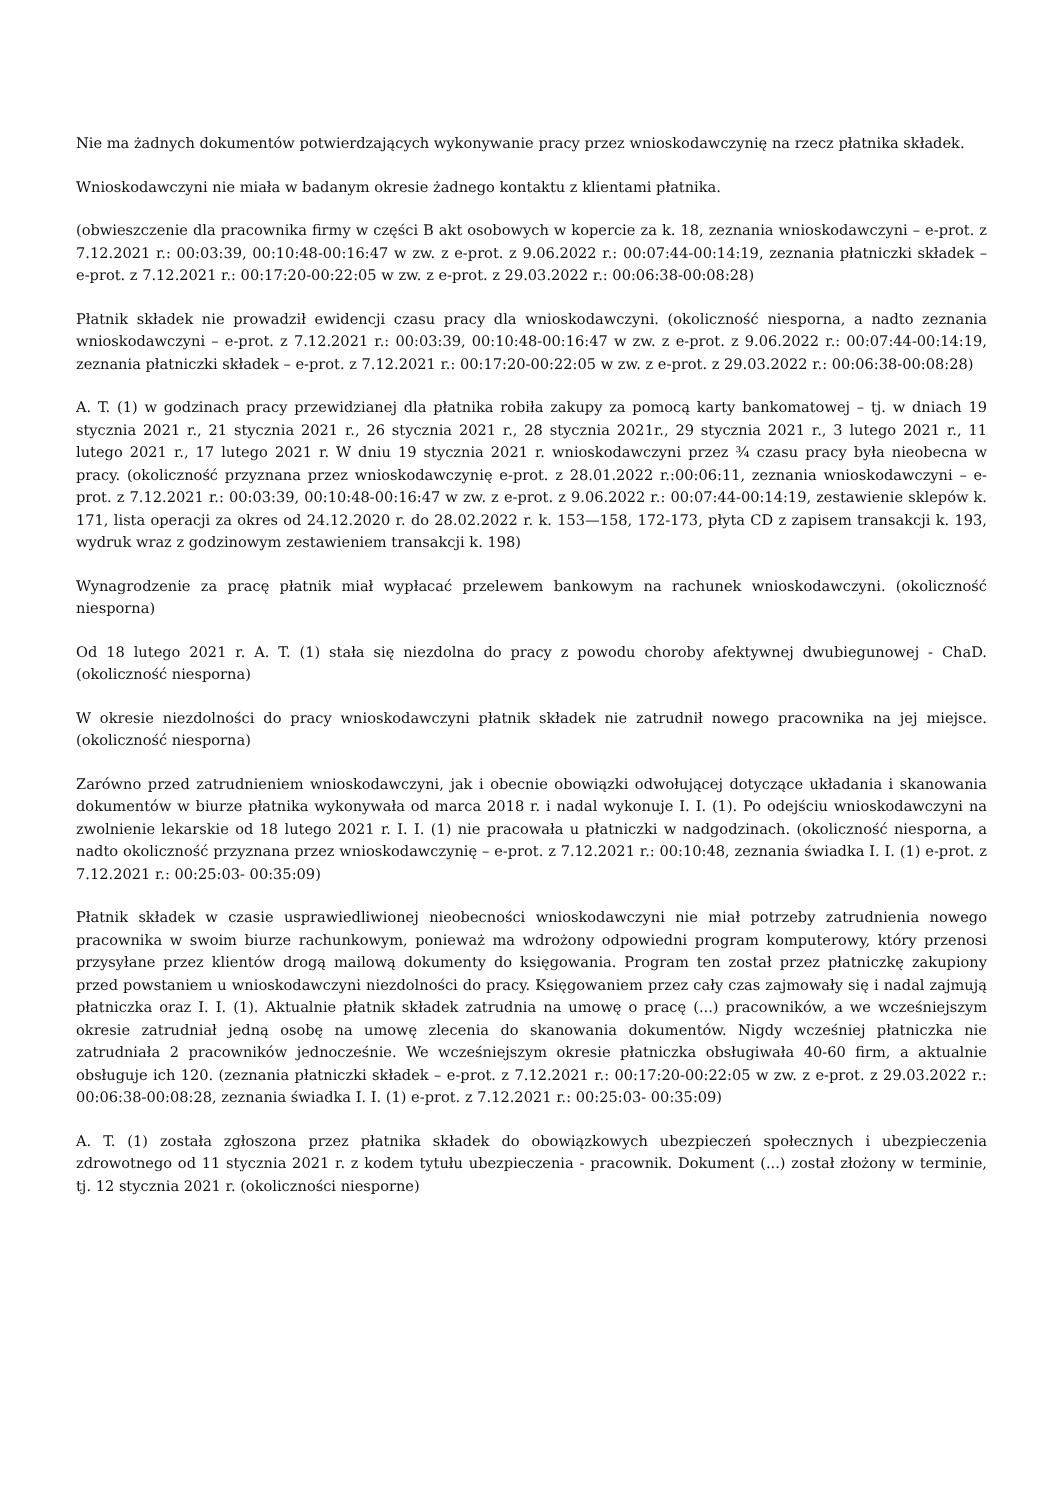Nie ma żadnych dokumentów potwierdzających wykonywanie pracy przez wnioskodawczynię na rzecz płatnika składek.
Wnioskodawczyni nie miała w badanym okresie żadnego kontaktu z klientami płatnika.
(obwieszczenie dla pracownika firmy w części B akt osobowych w kopercie za k. 18, zeznania wnioskodawczyni – e-prot. z 7.12.2021 r.: 00:03:39, 00:10:48-00:16:47 w zw. z e-prot. z 9.06.2022 r.: 00:07:44-00:14:19, zeznania płatniczki składek – e-prot. z 7.12.2021 r.: 00:17:20-00:22:05 w zw. z e-prot. z 29.03.2022 r.: 00:06:38-00:08:28)
Płatnik składek nie prowadził ewidencji czasu pracy dla wnioskodawczyni. (okoliczność niesporna, a nadto zeznania wnioskodawczyni – e-prot. z 7.12.2021 r.: 00:03:39, 00:10:48-00:16:47 w zw. z e-prot. z 9.06.2022 r.: 00:07:44-00:14:19, zeznania płatniczki składek – e-prot. z 7.12.2021 r.: 00:17:20-00:22:05 w zw. z e-prot. z 29.03.2022 r.: 00:06:38-00:08:28)
A. T. (1) w godzinach pracy przewidzianej dla płatnika robiła zakupy za pomocą karty bankomatowej – tj. w dniach 19 stycznia 2021 r., 21 stycznia 2021 r., 26 stycznia 2021 r., 28 stycznia 2021r., 29 stycznia 2021 r., 3 lutego 2021 r., 11 lutego 2021 r., 17 lutego 2021 r. W dniu 19 stycznia 2021 r. wnioskodawczyni przez ¾ czasu pracy była nieobecna w pracy. (okoliczność przyznana przez wnioskodawczynię e-prot. z 28.01.2022 r.:00:06:11, zeznania wnioskodawczyni – e-prot. z 7.12.2021 r.: 00:03:39, 00:10:48-00:16:47 w zw. z e-prot. z 9.06.2022 r.: 00:07:44-00:14:19, zestawienie sklepów k. 171, lista operacji za okres od 24.12.2020 r. do 28.02.2022 r. k. 153—158, 172-173, płyta CD z zapisem transakcji k. 193, wydruk wraz z godzinowym zestawieniem transakcji k. 198)
Wynagrodzenie za pracę płatnik miał wypłacać przelewem bankowym na rachunek wnioskodawczyni. (okoliczność niesporna)
Od 18 lutego 2021 r. A. T. (1) stała się niezdolna do pracy z powodu choroby afektywnej dwubiegunowej - ChaD. (okoliczność niesporna)
W okresie niezdolności do pracy wnioskodawczyni płatnik składek nie zatrudnił nowego pracownika na jej miejsce. (okoliczność niesporna)
Zarówno przed zatrudnieniem wnioskodawczyni, jak i obecnie obowiązki odwołującej dotyczące układania i skanowania dokumentów w biurze płatnika wykonywała od marca 2018 r. i nadal wykonuje I. I. (1). Po odejściu wnioskodawczyni na zwolnienie lekarskie od 18 lutego 2021 r. I. I. (1) nie pracowała u płatniczki w nadgodzinach. (okoliczność niesporna, a nadto okoliczność przyznana przez wnioskodawczynię – e-prot. z 7.12.2021 r.: 00:10:48, zeznania świadka I. I. (1) e-prot. z 7.12.2021 r.: 00:25:03- 00:35:09)
Płatnik składek w czasie usprawiedliwionej nieobecności wnioskodawczyni nie miał potrzeby zatrudnienia nowego pracownika w swoim biurze rachunkowym, ponieważ ma wdrożony odpowiedni program komputerowy, który przenosi przysyłane przez klientów drogą mailową dokumenty do księgowania. Program ten został przez płatniczkę zakupiony przed powstaniem u wnioskodawczyni niezdolności do pracy. Księgowaniem przez cały czas zajmowały się i nadal zajmują płatniczka oraz I. I. (1). Aktualnie płatnik składek zatrudnia na umowę o pracę (...) pracowników, a we wcześniejszym okresie zatrudniał jedną osobę na umowę zlecenia do skanowania dokumentów. Nigdy wcześniej płatniczka nie zatrudniała 2 pracowników jednocześnie. We wcześniejszym okresie płatniczka obsługiwała 40-60 firm, a aktualnie obsługuje ich 120. (zeznania płatniczki składek – e-prot. z 7.12.2021 r.: 00:17:20-00:22:05 w zw. z e-prot. z 29.03.2022 r.: 00:06:38-00:08:28, zeznania świadka I. I. (1) e-prot. z 7.12.2021 r.: 00:25:03- 00:35:09)
A. T. (1) została zgłoszona przez płatnika składek do obowiązkowych ubezpieczeń społecznych i ubezpieczenia zdrowotnego od 11 stycznia 2021 r. z kodem tytułu ubezpieczenia - pracownik. Dokument (...) został złożony w terminie, tj. 12 stycznia 2021 r. (okoliczności niesporne)